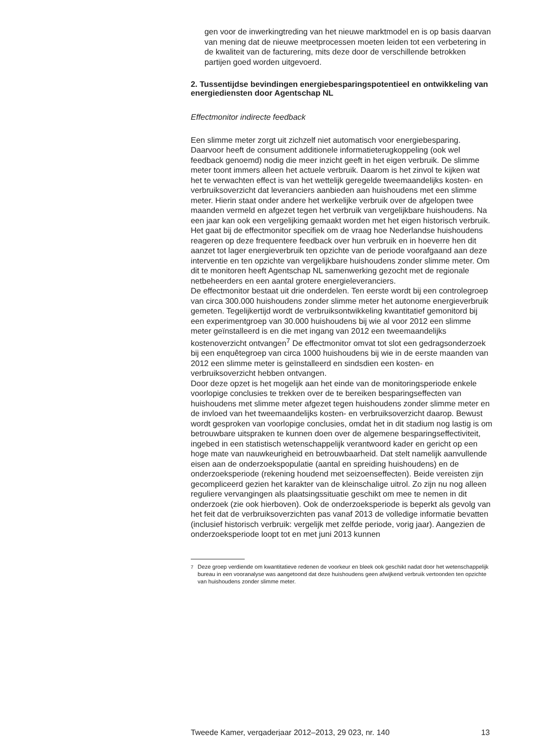gen voor de inwerkingtreding van het nieuwe marktmodel en is op basis daarvan van mening dat de nieuwe meetprocessen moeten leiden tot een verbetering in de kwaliteit van de facturering, mits deze door de verschillende betrokken partijen goed worden uitgevoerd.
2. Tussentijdse bevindingen energiebesparingspotentieel en ontwikkeling van energiediensten door Agentschap NL
Effectmonitor indirecte feedback
Een slimme meter zorgt uit zichzelf niet automatisch voor energiebesparing. Daarvoor heeft de consument additionele informatieterugkoppeling (ook wel feedback genoemd) nodig die meer inzicht geeft in het eigen verbruik. De slimme meter toont immers alleen het actuele verbruik. Daarom is het zinvol te kijken wat het te verwachten effect is van het wettelijk geregelde tweemaandelijks kosten- en verbruiksoverzicht dat leveranciers aanbieden aan huishoudens met een slimme meter. Hierin staat onder andere het werkelijke verbruik over de afgelopen twee maanden vermeld en afgezet tegen het verbruik van vergelijkbare huishoudens. Na een jaar kan ook een vergelijking gemaakt worden met het eigen historisch verbruik.
Het gaat bij de effectmonitor specifiek om de vraag hoe Nederlandse huishoudens reageren op deze frequentere feedback over hun verbruik en in hoeverre hen dit aanzet tot lager energieverbruik ten opzichte van de periode voorafgaand aan deze interventie en ten opzichte van vergelijkbare huishoudens zonder slimme meter. Om dit te monitoren heeft Agentschap NL samenwerking gezocht met de regionale netbeheerders en een aantal grotere energieleveranciers.
De effectmonitor bestaat uit drie onderdelen. Ten eerste wordt bij een controlegroep van circa 300.000 huishoudens zonder slimme meter het autonome energieverbruik gemeten. Tegelijkertijd wordt de verbruiksontwikkeling kwantitatief gemonitord bij een experimentgroep van 30.000 huishoudens bij wie al voor 2012 een slimme meter geïnstalleerd is en die met ingang van 2012 een tweemaandelijks kostenoverzicht ontvangen<sup>7</sup> De effectmonitor omvat tot slot een gedragsonderzoek bij een enquêtegroep van circa 1000 huishoudens bij wie in de eerste maanden van 2012 een slimme meter is geïnstalleerd en sindsdien een kosten- en verbruiksoverzicht hebben ontvangen.
Door deze opzet is het mogelijk aan het einde van de monitoringsperiode enkele voorlopige conclusies te trekken over de te bereiken besparingseffecten van huishoudens met slimme meter afgezet tegen huishoudens zonder slimme meter en de invloed van het tweemaandelijks kosten- en verbruiksoverzicht daarop. Bewust wordt gesproken van voorlopige conclusies, omdat het in dit stadium nog lastig is om betrouwbare uitspraken te kunnen doen over de algemene besparingseffectiviteit, ingebed in een statistisch wetenschappelijk verantwoord kader en gericht op een hoge mate van nauwkeurigheid en betrouwbaarheid. Dat stelt namelijk aanvullende eisen aan de onderzoekspopulatie (aantal en spreiding huishoudens) en de onderzoeksperiode (rekening houdend met seizoenseffecten). Beide vereisten zijn gecompliceerd gezien het karakter van de kleinschalige uitrol. Zo zijn nu nog alleen reguliere vervangingen als plaatsingssituatie geschikt om mee te nemen in dit onderzoek (zie ook hierboven). Ook de onderzoeksperiode is beperkt als gevolg van het feit dat de verbruiksoverzichten pas vanaf 2013 de volledige informatie bevatten (inclusief historisch verbruik: vergelijk met zelfde periode, vorig jaar). Aangezien de onderzoeksperiode loopt tot en met juni 2013 kunnen
<sup>7</sup> Deze groep verdiende om kwantitatieve redenen de voorkeur en bleek ook geschikt nadat door het wetenschappelijk bureau in een vooranalyse was aangetoond dat deze huishoudens geen afwijkend verbruik vertoonden ten opzichte van huishoudens zonder slimme meter.
Tweede Kamer, vergaderjaar 2012–2013, 29 023, nr. 140 13